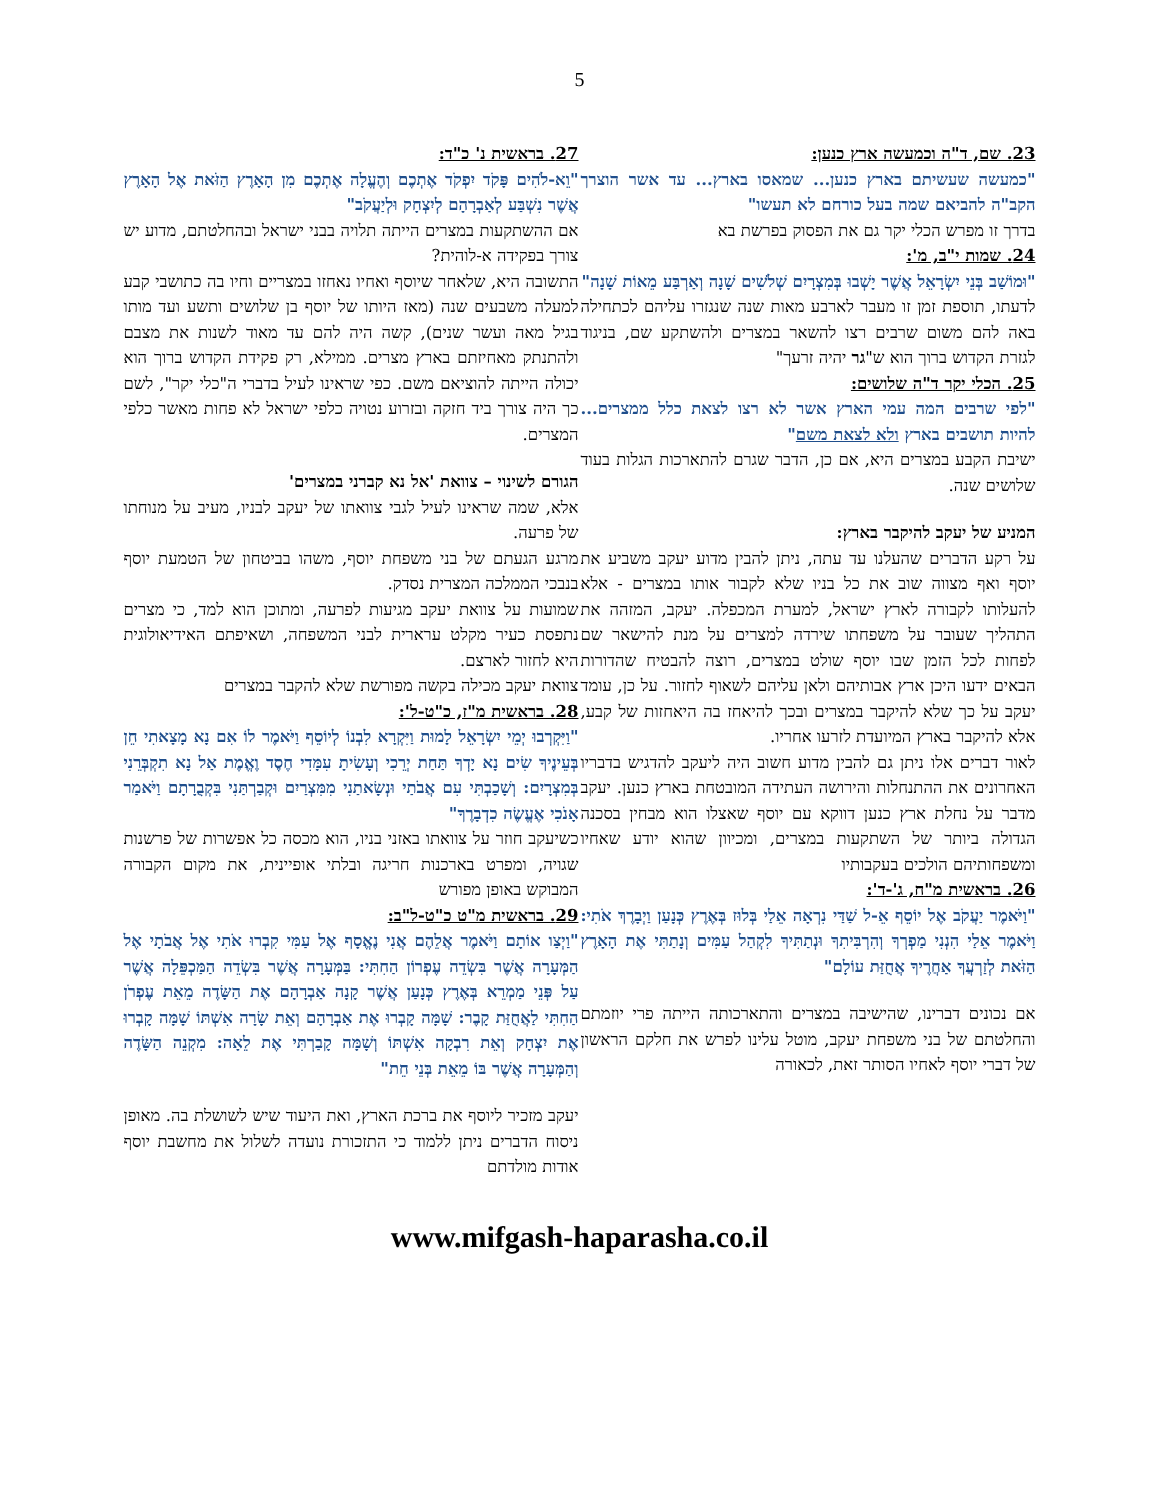5
23. שם, ד"ה וכמעשה ארץ כנען:
"כמעשה שעשיתם בארץ כנען... שמאסו בארץ... עד אשר הוצרך הקב"ה להביאם שמה בעל כורחם לא תעשו"
בדרך זו מפרש הכלי יקר גם את הפסוק בפרשת בא
24. שמות י"ב, מ':
"וּמוֹשַׁב בְּנֵי יִשְׂרָאֵל אֲשֶׁר יָשְׁבוּ בְּמִצְרָיִם שְׁלֹשִׁים שָׁנָה וְאַרְבַּע מֵאוֹת שָׁנָה"
לדעתו, תוספת זמן זו מעבר לארבע מאות שנה שנגזרו עליהם לכתחילה באה להם משום שרבים רצו להשאר במצרים ולהשתקע שם, בניגוד לגזרת הקדוש ברוך הוא ש"גר יהיה זרעך"
25. הכלי יקר ד"ה שלושים:
"לפי שרבים המה עמי הארץ אשר לא רצו לצאת כלל ממצרים... להיות תושבים בארץ ולא לצאת משם"
ישיבת הקבע במצרים היא, אם כן, הדבר שגרם להתארכות הגלות בעוד שלושים שנה.
המניע של יעקב להיקבר בארץ:
על רקע הדברים שהעלנו עד עתה, ניתן להבין מדוע יעקב משביע את יוסף ואף מצווה שוב את כל בניו שלא לקבור אותו במצרים - אלא להעלותו לקבורה לארץ ישראל, למערת המכפלה. יעקב, המזהה את התהליך שעובר על משפחתו שירדה למצרים על מנת להישאר שם לפחות לכל הזמן שבו יוסף שולט במצרים, רוצה להבטיח שהדורות הבאים ידעו היכן ארץ אבותיהם ולאן עליהם לשאוף לחזור. על כן, עומד יעקב על כך שלא להיקבר במצרים ובכך להיאחז בה היאחזות של קבע, אלא להיקבר בארץ המיועדת לזרעו אחריו.
לאור דברים אלו ניתן גם להבין מדוע חשוב היה ליעקב להדגיש בדבריו האחרונים את ההתנחלות והירושה העתידה המובטחת בארץ כנען. יעקב מדבר על נחלת ארץ כנען דווקא עם יוסף שאצלו הוא מבחין בסכנה הגדולה ביותר של השתקעות במצרים, ומכיוון שהוא יודע שאחיו ומשפחותיהם הולכים בעקבותיו
26. בראשית מ"ח, ג'-ד':
"וַיֹּאמֶר יַעֲקֹב אֶל יוֹסֵף אֵ-ל שַׁדַּי נִרְאָה אֵלַי בְּלוּז בְּאֶרֶץ כְּנָעַן וַיְבָרֶךְ אֹתִי: וַיֹּאמֶר אֵלַי הִנְנִי מַפְרְךָ וְהִרְבִּיתִךָ וּנְתַתִּיךָ לִקְהַל עַמִּים וְנָתַתִּי אֶת הָאָרֶץ הַזֹּאת לְזַרְעֲךָ אַחֲרֶיךָ אֲחֻזַּת עוֹלָם"
אם נכונים דברינו, שהישיבה במצרים והתארכותה הייתה פרי יוזמתם והחלטתם של בני משפחת יעקב, מוטל עלינו לפרש את חלקם הראשון של דברי יוסף לאחיו הסותר זאת, לכאורה
27. בראשית נ' כ"ד:
"וֵא-לֹהִים פָּקֹד יִפְקֹד אֶתְכֶם וְהֶעֱלָה אֶתְכֶם מִן הָאָרֶץ הַזֹּאת אֶל הָאָרֶץ אֲשֶׁר נִשְׁבַּע לְאַבְרָהָם לְיִצְחָק וּלְיַעֲקֹב"
אם ההשתקעות במצרים הייתה תלויה בבני ישראל ובהחלטתם, מדוע יש צורך בפקידה א-לוהית?
התשובה היא, שלאחר שיוסף ואחיו נאחזו במצריים וחיו בה כתושבי קבע למעלה משבעים שנה (מאז היותו של יוסף בן שלושים ותשע ועד מותו בגיל מאה ועשר שנים), קשה היה להם עד מאוד לשנות את מצבם ולהתנתק מאחיזתם בארץ מצרים. ממילא, רק פקידת הקדוש ברוך הוא יכולה הייתה להוציאם משם. כפי שראינו לעיל בדברי ה"כלי יקר", לשם כך היה צורך ביד חזקה ובזרוע נטויה כלפי ישראל לא פחות מאשר כלפי המצרים.
הגורם לשינוי – צוואת 'אל נא קברני במצרים'
אלא, שמה שראינו לעיל לגבי צוואתו של יעקב לבניו, מעיב על מנוחתו של פרעה.
מרגע הגעתם של בני משפחת יוסף, משהו בביטחון של הטמעת יוסף בנבכי הממלכה המצרית נסדק.
שמועות על צוואת יעקב מגיעות לפרעה, ומתוכן הוא למד, כי מצרים נתפסת כעיר מקלט ערארית לבני המשפחה, ושאיפתם האידיאולוגית היא לחזור לארצם.
צוואת יעקב מכילה בקשה מפורשת שלא להקבר במצרים
28. בראשית מ"ז, כ"ט-ל':
"וַיִּקְרְבוּ יְמֵי יִשְׂרָאֵל לָמוּת וַיִּקְרָא לִבְנוֹ לְיוֹסֵף וַיֹּאמֶר לוֹ אִם נָא מָצָאתִי חֵן בְּעֵינֶיךָ שִׂים נָא יָדְךָ תַּחַת יְרֵכִי וְעָשִׂיתָ עִמָּדִי חֶסֶד וֶאֱמֶת אַל נָא תִקְבְּרֵנִי בְּמִצְרָיִם: וְשָׁכַבְתִּי עִם אֲבֹתַי וּנְשָׂאתַנִי מִמִּצְרַיִם וּקְבַרְתַּנִי בִּקְבֻרָתָם וַיֹּאמַר אָנֹכִי אֶעֱשֶׂה כִדְבָרֶךָ"
כשיעקב חוזר על צוואתו באזני בניו, הוא מכסה כל אפשרות של פרשנות שגויה, ומפרט בארכנות חריגה ובלתי אופיינית, את מקום הקבורה המבוקש באופן מפורש
29. בראשית מ"ט כ"ט-ל"ב:
"וַיְצַו אוֹתָם וַיֹּאמֶר אֲלֵהֶם אֲנִי נֶאֱסָף אֶל עַמִּי קִבְרוּ אֹתִי אֶל אֲבֹתָי אֶל הַמְּעָרָה אֲשֶׁר בִּשְׂדֵה עֶפְרוֹן הַחִתִּי: בַּמְּעָרָה אֲשֶׁר בִּשְׂדֵה הַמַּכְפֵּלָה אֲשֶׁר עַל פְּנֵי מַמְרֵא בְּאֶרֶץ כְּנָעַן אֲשֶׁר קָנָה אַבְרָהָם אֶת הַשָּׂדֶה מֵאֵת עֶפְרֹן הַחִתִּי לַאֲחֻזַּת קָבֶר: שָׁמָּה קָבְרוּ אֶת אַבְרָהָם וְאֵת שָׂרָה אִשְׁתּוֹ שָׁמָּה קָבְרוּ אֶת יִצְחָק וְאֵת רִבְקָה אִשְׁתּוֹ וְשָׁמָּה קָבַרְתִּי אֶת לֵאָה: מִקְנֵה הַשָּׂדֶה וְהַמְּעָרָה אֲשֶׁר בּוֹ מֵאֵת בְּנֵי חֵת"
יעקב מזכיר ליוסף את ברכת הארץ, ואת היעוד שיש לשושלת בה. מאופן ניסוח הדברים ניתן ללמוד כי התזכורת נועדה לשלול את מחשבת יוסף אודות מולדתם
www.mifgash-haparasha.co.il